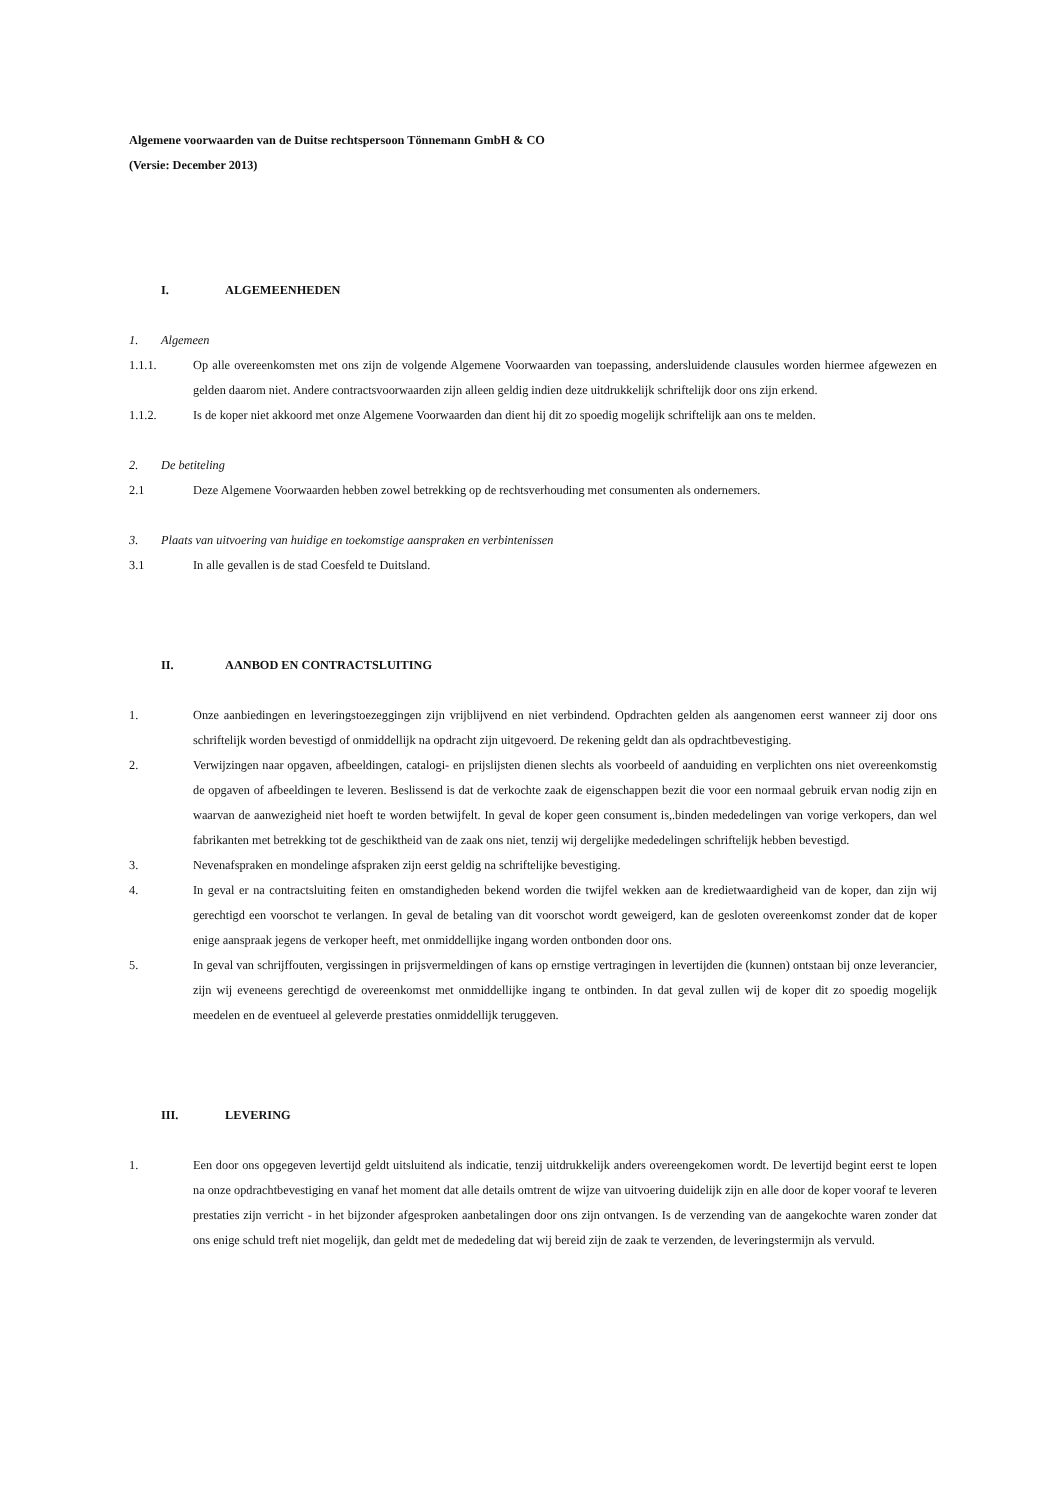Algemene voorwaarden van de Duitse rechtspersoon Tönnemann GmbH & CO
(Versie: December 2013)
I. ALGEMEENHEDEN
1. Algemeen
1.1.1. Op alle overeenkomsten met ons zijn de volgende Algemene Voorwaarden van toepassing, andersluidende clausules worden hiermee afgewezen en gelden daarom niet. Andere contractsvoorwaarden zijn alleen geldig indien deze uitdrukkelijk schriftelijk door ons zijn erkend.
1.1.2. Is de koper niet akkoord met onze Algemene Voorwaarden dan dient hij dit zo spoedig mogelijk schriftelijk aan ons te melden.
2. De betiteling
2.1 Deze Algemene Voorwaarden hebben zowel betrekking op de rechtsverhouding met consumenten als ondernemers.
3. Plaats van uitvoering van huidige en toekomstige aanspraken en verbintenissen
3.1 In alle gevallen is de stad Coesfeld te Duitsland.
II. AANBOD EN CONTRACTSLUITING
1. Onze aanbiedingen en leveringstoezeggingen zijn vrijblijvend en niet verbindend. Opdrachten gelden als aangenomen eerst wanneer zij door ons schriftelijk worden bevestigd of onmiddellijk na opdracht zijn uitgevoerd. De rekening geldt dan als opdrachtbevestiging.
2. Verwijzingen naar opgaven, afbeeldingen, catalogi- en prijslijsten dienen slechts als voorbeeld of aanduiding en verplichten ons niet overeenkomstig de opgaven of afbeeldingen te leveren. Beslissend is dat de verkochte zaak de eigenschappen bezit die voor een normaal gebruik ervan nodig zijn en waarvan de aanwezigheid niet hoeft te worden betwijfelt. In geval de koper geen consument is,.binden mededelingen van vorige verkopers, dan wel fabrikanten met betrekking tot de geschiktheid van de zaak ons niet, tenzij wij dergelijke mededelingen schriftelijk hebben bevestigd.
3. Nevenafspraken en mondelinge afspraken zijn eerst geldig na schriftelijke bevestiging.
4. In geval er na contractsluiting feiten en omstandigheden bekend worden die twijfel wekken aan de kredietwaardigheid van de koper, dan zijn wij gerechtigd een voorschot te verlangen. In geval de betaling van dit voorschot wordt geweigerd, kan de gesloten overeenkomst zonder dat de koper enige aanspraak jegens de verkoper heeft, met onmiddellijke ingang worden ontbonden door ons.
5. In geval van schrijffouten, vergissingen in prijsvermeldingen of kans op ernstige vertragingen in levertijden die (kunnen) ontstaan bij onze leverancier, zijn wij eveneens gerechtigd de overeenkomst met onmiddellijke ingang te ontbinden. In dat geval zullen wij de koper dit zo spoedig mogelijk meedelen en de eventueel al geleverde prestaties onmiddellijk teruggeven.
III. LEVERING
1. Een door ons opgegeven levertijd geldt uitsluitend als indicatie, tenzij uitdrukkelijk anders overeengekomen wordt. De levertijd begint eerst te lopen na onze opdrachtbevestiging en vanaf het moment dat alle details omtrent de wijze van uitvoering duidelijk zijn en alle door de koper vooraf te leveren prestaties zijn verricht - in het bijzonder afgesproken aanbetalingen door ons zijn ontvangen. Is de verzending van de aangekochte waren zonder dat ons enige schuld treft niet mogelijk, dan geldt met de mededeling dat wij bereid zijn de zaak te verzenden, de leveringstermijn als vervuld.